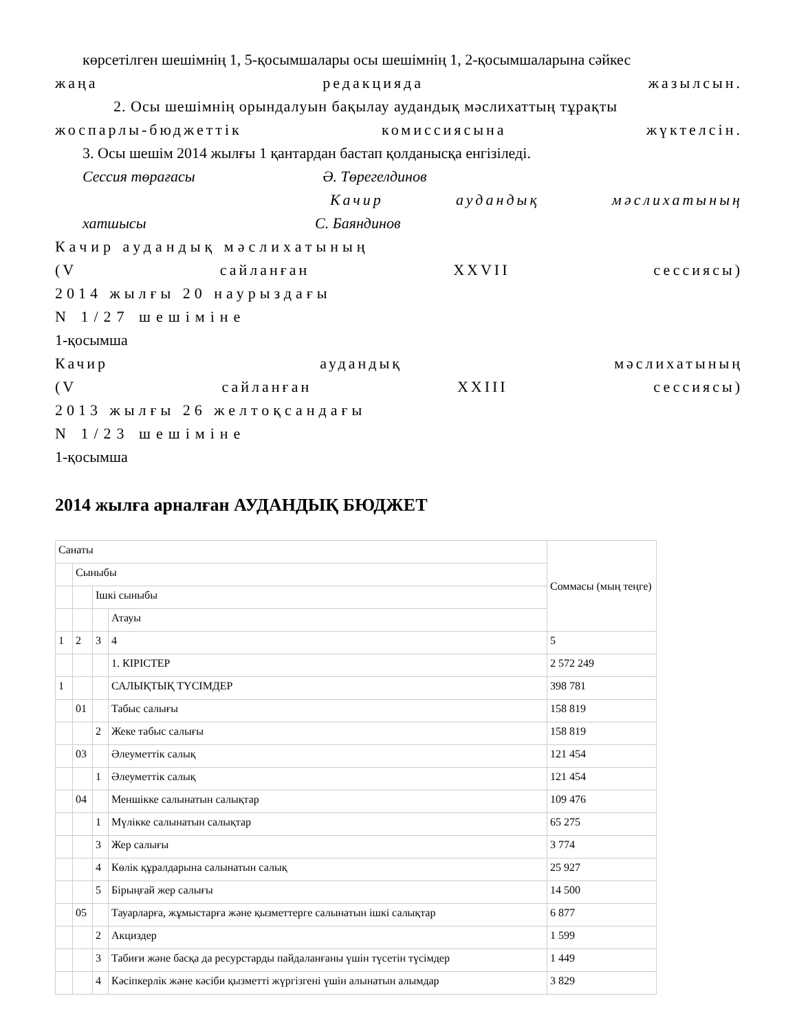көрсетілген шешімнің 1, 5-қосымшалары осы шешімнің 1, 2-қосымшаларына сәйкес
жаңа редакцияда жазылсын.
2. Осы шешімнің орындалуын бақылау аудандық мәслихаттың тұрақты
жоспарлы-бюджеттік комиссиясына жүктелсін.
3. Осы шешім 2014 жылғы 1 қантардан бастап қолданысқа енгізіледі.
Сессия төрағасы Ә. Төрегелдинов
Качир аудандық мәслихатының
хатшысы С. Баяндинов
Качир аудандық мәслихатының
(V сайланған XXVII сессиясы)
2014 жылғы 20 наурыздағы
N 1/27 шешіміне
1-қосымша
Качир аудандық мәслихатының
(V сайланған XXIII сессиясы)
2013 жылғы 26 желтоқсандағы
N 1/23 шешіміне
1-қосымша
2014 жылға арналған АУДАНДЫҚ БЮДЖЕТ
| Санаты | | | | Соммасы (мың теңге) |
| | Сыныбы | | | |
| | | Ішкі сыныбы | | |
| | | | Атауы | |
| 1 | 2 | 3 | 4 | 5 |
| | | | 1. КІРІСТЕР | 2 572 249 |
| 1 | | | САЛЫҚТЫҚ ТҮСІМДЕР | 398 781 |
| | 01 | | Табыс салығы | 158 819 |
| | | 2 | Жеке табыс салығы | 158 819 |
| | 03 | | Әлеуметтік салық | 121 454 |
| | | 1 | Әлеуметтік салық | 121 454 |
| | 04 | | Меншікке салынатын салықтар | 109 476 |
| | | 1 | Мүлікке салынатын салықтар | 65 275 |
| | | 3 | Жер салығы | 3 774 |
| | | 4 | Көлік құралдарына салынатын салық | 25 927 |
| | | 5 | Бірыңғай жер салығы | 14 500 |
| | 05 | | Тауарларға, жұмыстарға және қызметтерге салынатын ішкі салықтар | 6 877 |
| | | 2 | Акциздер | 1 599 |
| | | 3 | Табиғи және басқа да ресурстарды пайдаланғаны үшін түсетін түсімдер | 1 449 |
| | | 4 | Кәсіпкерлік және кәсіби қызметті жүргізгені үшін алынатын алымдар | 3 829 |